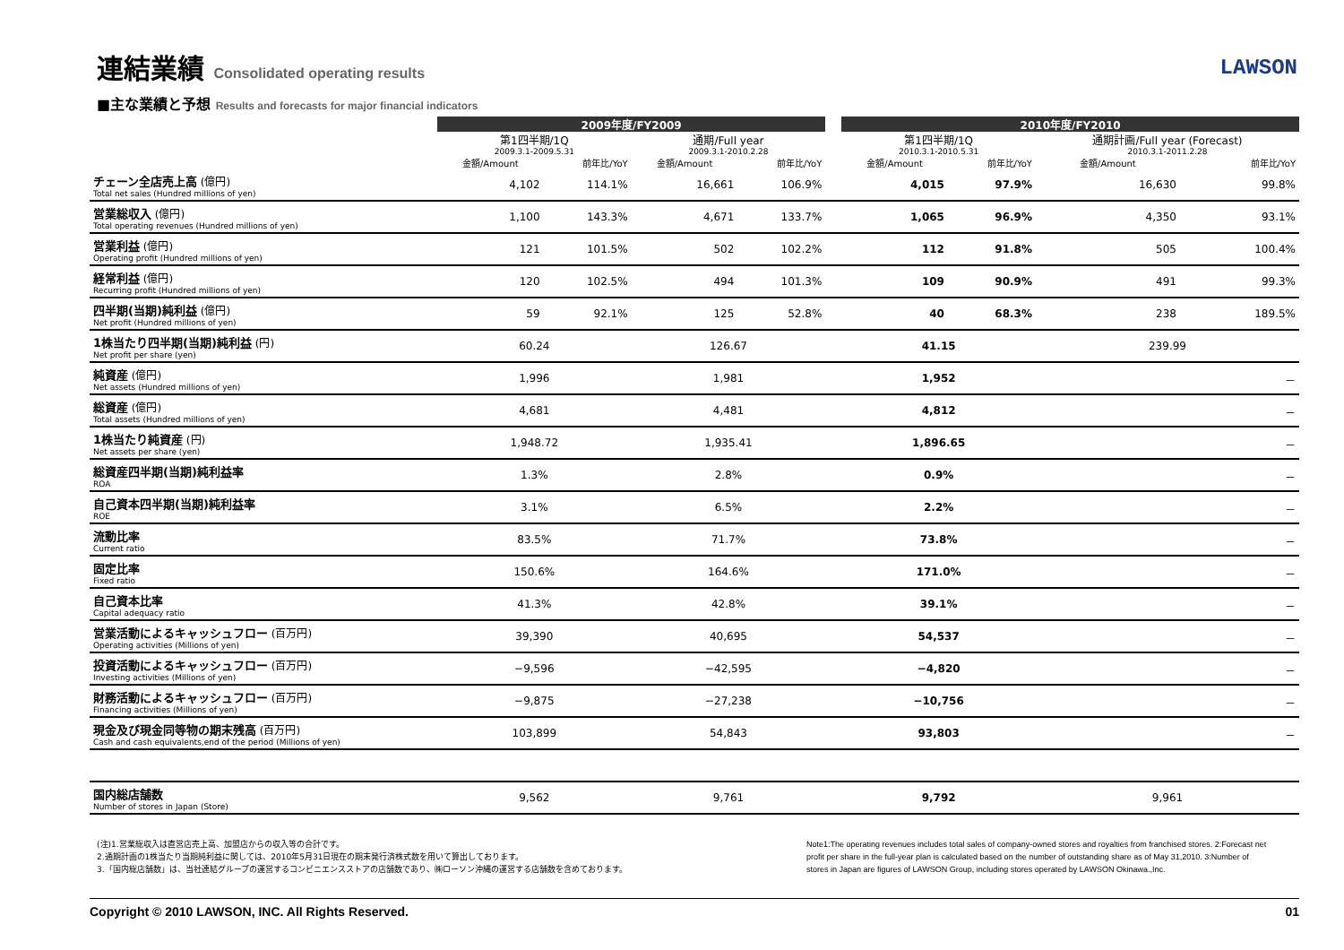連結業績 Consolidated operating results
LAWSON
■主な業績と予想 Results and forecasts for major financial indicators
| | 2009年度/FY2009 | | | | | 2010年度/FY2010 | | | |
| | 第1四半期/1Q | | 通期/Full year | | | 第1四半期/1Q | | 通期計画/Full year (Forecast) | |
| | 2009.3.1-2009.5.31 | | 2009.3.1-2010.2.28 | | | 2010.3.1-2010.5.31 | | 2010.3.1-2011.2.28 | |
| | 金額/Amount | 前年比/YoY | 金額/Amount | 前年比/YoY | | 金額/Amount | 前年比/YoY | 金額/Amount | 前年比/YoY |
| チェーン全店売上高 (億円) Total net sales (Hundred millions of yen) | 4,102 | 114.1% | 16,661 | 106.9% | | 4,015 | 97.9% | 16,630 | 99.8% |
| 営業総収入 (億円) Total operating revenues (Hundred millions of yen) | 1,100 | 143.3% | 4,671 | 133.7% | | 1,065 | 96.9% | 4,350 | 93.1% |
| 営業利益 (億円) Operating profit (Hundred millions of yen) | 121 | 101.5% | 502 | 102.2% | | 112 | 91.8% | 505 | 100.4% |
| 経常利益 (億円) Recurring profit (Hundred millions of yen) | 120 | 102.5% | 494 | 101.3% | | 109 | 90.9% | 491 | 99.3% |
| 四半期(当期)純利益 (億円) Net profit (Hundred millions of yen) | 59 | 92.1% | 125 | 52.8% | | 40 | 68.3% | 238 | 189.5% |
| 1株当たり四半期(当期)純利益 (円) Net profit per share (yen) | 60.24 | | 126.67 | | | 41.15 | | 239.99 | |
| 純資産 (億円) Net assets (Hundred millions of yen) | 1,996 | | 1,981 | | | 1,952 | | － | |
| 総資産 (億円) Total assets (Hundred millions of yen) | 4,681 | | 4,481 | | | 4,812 | | － | |
| 1株当たり純資産 (円) Net assets per share (yen) | 1,948.72 | | 1,935.41 | | | 1,896.65 | | － | |
| 総資産四半期(当期)純利益率 ROA | 1.3% | | 2.8% | | | 0.9% | | － | |
| 自己資本四半期(当期)純利益率 ROE | 3.1% | | 6.5% | | | 2.2% | | － | |
| 流動比率 Current ratio | 83.5% | | 71.7% | | | 73.8% | | － | |
| 固定比率 Fixed ratio | 150.6% | | 164.6% | | | 171.0% | | － | |
| 自己資本比率 Capital adequacy ratio | 41.3% | | 42.8% | | | 39.1% | | － | |
| 営業活動によるキャッシュフロー (百万円) Operating activities (Millions of yen) | 39,390 | | 40,695 | | | 54,537 | | － | |
| 投資活動によるキャッシュフロー (百万円) Investing activities (Millions of yen) | −9,596 | | −42,595 | | | −4,820 | | － | |
| 財務活動によるキャッシュフロー (百万円) Financing activities (Millions of yen) | −9,875 | | −27,238 | | | −10,756 | | － | |
| 現金及び現金同等物の期末残高 (百万円) Cash and cash equivalents,end of the period (Millions of yen) | 103,899 | | 54,843 | | | 93,803 | | － | |
| 国内総店舗数 Number of stores in Japan (Store) | 9,562 | | 9,761 | | | 9,792 | | 9,961 | |
(注)1.営業総収入は直営店売上高、加盟店からの収入等の合計です。
2.通期計画の1株当たり当期純利益に関しては、2010年5月31日現在の期末発行済株式数を用いて算出しております。
3.「国内総店舗数」は、当社連結グループの運営するコンビニエンスストアの店舗数であり、㈱ローソン沖縄の運営する店舗数を含めております。
Note1:The operating revenues includes total sales of company-owned stores and royalties from franchised stores. 2:Forecast net profit per share in the full-year plan is calculated based on the number of outstanding share as of May 31,2010. 3:Number of stores in Japan are figures of LAWSON Group, including stores operated by LAWSON Okinawa.,Inc.
Copyright © 2010 LAWSON, INC. All Rights Reserved. 01